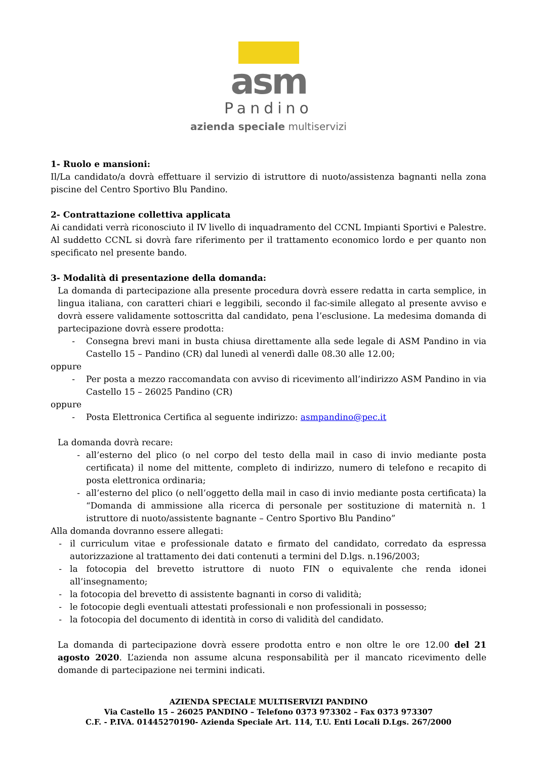asm
Pandino
azienda speciale multiservizi
1- Ruolo e mansioni:
Il/La candidato/a dovrà effettuare il servizio di istruttore di nuoto/assistenza bagnanti nella zona piscine del Centro Sportivo Blu Pandino.
2- Contrattazione collettiva applicata
Ai candidati verrà riconosciuto il IV livello di inquadramento del CCNL Impianti Sportivi e Palestre. Al suddetto CCNL si dovrà fare riferimento per il trattamento economico lordo e per quanto non specificato nel presente bando.
3- Modalità di presentazione della domanda:
La domanda di partecipazione alla presente procedura dovrà essere redatta in carta semplice, in lingua italiana, con caratteri chiari e leggibili, secondo il fac-simile allegato al presente avviso e dovrà essere validamente sottoscritta dal candidato, pena l’esclusione. La medesima domanda di partecipazione dovrà essere prodotta:
- Consegna brevi mani in busta chiusa direttamente alla sede legale di ASM Pandino in via Castello 15 – Pandino (CR) dal lunedì al venerdì dalle 08.30 alle 12.00;
oppure
- Per posta a mezzo raccomandata con avviso di ricevimento all’indirizzo ASM Pandino in via Castello 15 – 26025 Pandino (CR)
oppure
- Posta Elettronica Certifica al seguente indirizzo: asmpandino@pec.it
La domanda dovrà recare:
- all’esterno del plico (o nel corpo del testo della mail in caso di invio mediante posta certificata) il nome del mittente, completo di indirizzo, numero di telefono e recapito di posta elettronica ordinaria;
- all’esterno del plico (o nell’oggetto della mail in caso di invio mediante posta certificata) la “Domanda di ammissione alla ricerca di personale per sostituzione di maternità n. 1 istruttore di nuoto/assistente bagnante – Centro Sportivo Blu Pandino”
Alla domanda dovranno essere allegati:
- il curriculum vitae e professionale datato e firmato del candidato, corredato da espressa autorizzazione al trattamento dei dati contenuti a termini del D.lgs. n.196/2003;
- la fotocopia del brevetto istruttore di nuoto FIN o equivalente che renda idonei all’insegnamento;
- la fotocopia del brevetto di assistente bagnanti in corso di validità;
- le fotocopie degli eventuali attestati professionali e non professionali in possesso;
- la fotocopia del documento di identità in corso di validità del candidato.
La domanda di partecipazione dovrà essere prodotta entro e non oltre le ore 12.00 del 21 agosto 2020. L’azienda non assume alcuna responsabilità per il mancato ricevimento delle domande di partecipazione nei termini indicati.
AZIENDA SPECIALE MULTISERVIZI PANDINO
Via Castello 15 – 26025 PANDINO – Telefono 0373 973302 – Fax 0373 973307
C.F. - P.IVA. 01445270190- Azienda Speciale Art. 114, T.U. Enti Locali D.Lgs. 267/2000